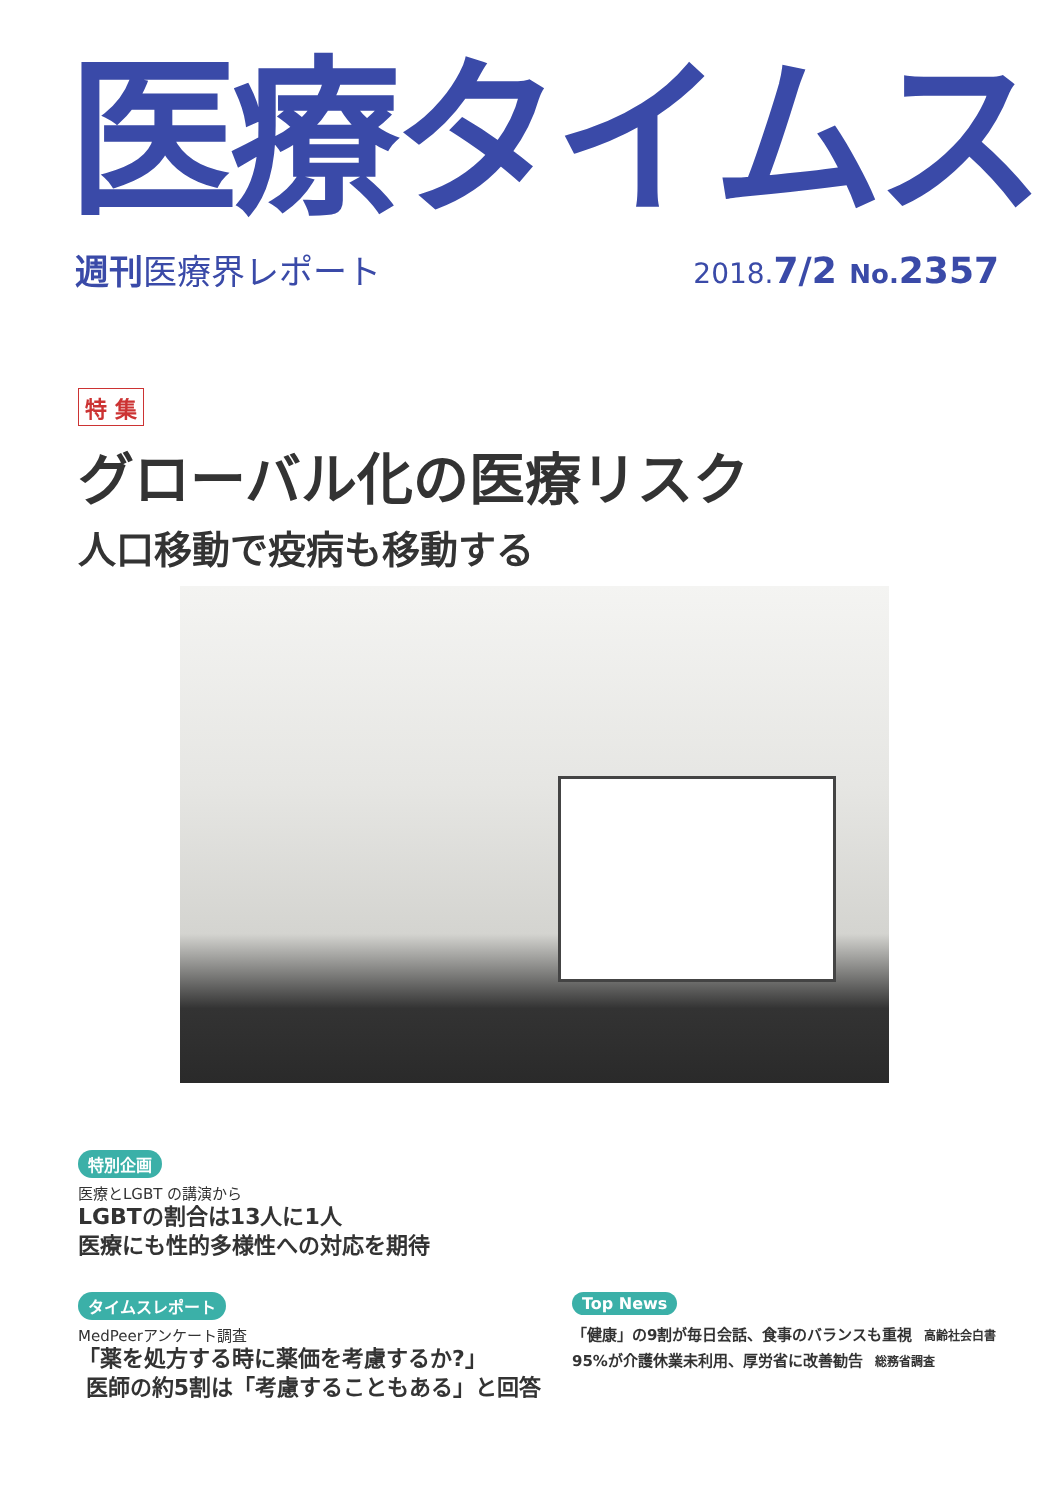医療タイムス
週刊医療界レポート 2018. 7/2 No. 2357
特 集
グローバル化の医療リスク
人口移動で疫病も移動する
特別企画
医療とLGBT の講演から
LGBTの割合は13人に1人
医療にも性的多様性への対応を期待
タイムスレポート
MedPeerアンケート調査
「薬を処方する時に薬価を考慮するか?」
医師の約5割は「考慮することもある」と回答
Top News
「健康」の9割が毎日会話、食事のバランスも重視 高齢社会白書
95%が介護休業未利用、厚労省に改善勧告 総務省調査